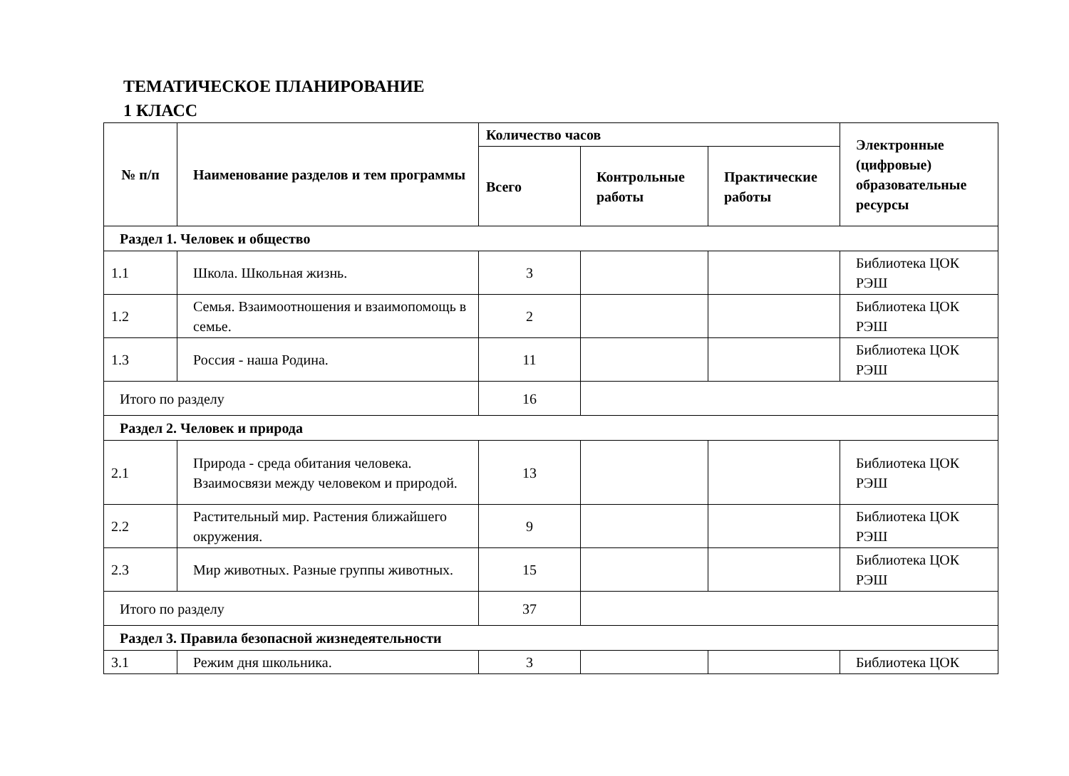ТЕМАТИЧЕСКОЕ ПЛАНИРОВАНИЕ
1 КЛАСС
| № п/п | Наименование разделов и тем программы | Количество часов | | | Электронные (цифровые) образовательные ресурсы |
| --- | --- | --- | --- | --- | --- |
| | | Всего | Контрольные работы | Практические работы | |
| Раздел 1. Человек и общество | | | | | |
| 1.1 | Школа. Школьная жизнь. | 3 | | | Библиотека ЦОК РЭШ |
| 1.2 | Семья. Взаимоотношения и взаимопомощь в семье. | 2 | | | Библиотека ЦОК РЭШ |
| 1.3 | Россия - наша Родина. | 11 | | | Библиотека ЦОК РЭШ |
| Итого по разделу | | 16 | | | |
| Раздел 2. Человек и природа | | | | | |
| 2.1 | Природа - среда обитания человека. Взаимосвязи между человеком и природой. | 13 | | | Библиотека ЦОК РЭШ |
| 2.2 | Растительный мир. Растения ближайшего окружения. | 9 | | | Библиотека ЦОК РЭШ |
| 2.3 | Мир животных. Разные группы животных. | 15 | | | Библиотека ЦОК РЭШ |
| Итого по разделу | | 37 | | | |
| Раздел 3. Правила безопасной жизнедеятельности | | | | | |
| 3.1 | Режим дня школьника. | 3 | | | Библиотека ЦОК |